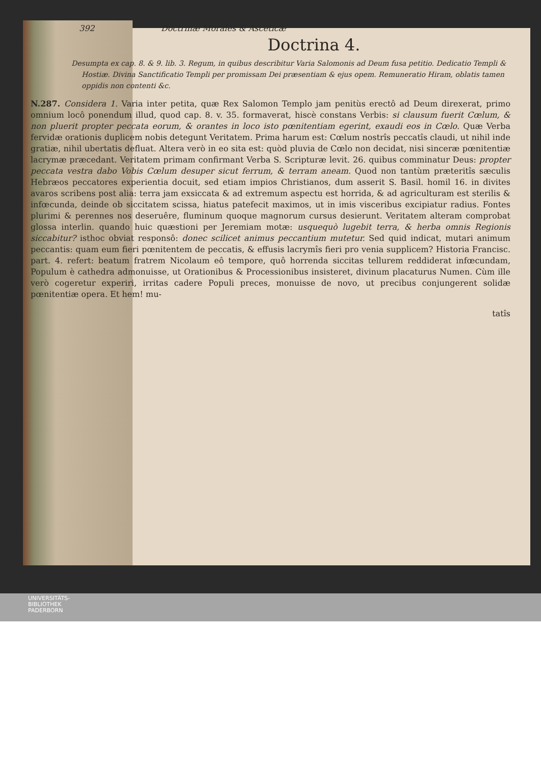392 Doctrinæ Morales & Asceticæ
Doctrina 4.
Desumpta ex cap. 8. & 9. lib. 3. Regum, in quibus describitur Varia Salomonis ad Deum fusa petitio. Dedicatio Templi & Hostiæ. Divina Sanctificatio Templi per promissam Dei præsentiam & ejus opem. Remuneratio Hiram, oblatis tamen oppidis non contenti &c.
N.287. Considera 1. Varia inter petita, quæ Rex Salomon Templo jam penitùs erectô ad Deum direxerat, primo omnium locô ponendum illud, quod cap. 8. v. 35. formaverat, hiscè constans Verbis: si clausum fuerit Cœlum, & non pluerit propter peccata eorum, & orantes in loco isto pœnitentiam egerint, exaudi eos in Cœlo. Quæ Verba fervidæ orationis duplicem nobis detegunt Veritatem. Prima harum est: Cœlum nostrîs peccatîs claudi, ut nihil inde gratiæ, nihil ubertatis defluat. Altera verò in eo sita est: quòd pluvia de Cœlo non decidat, nisi sinceræ pœnitentiæ lacrymæ præcedant. Veritatem primam confirmant Verba S. Scripturæ levit. 26. quibus comminatur Deus: propter peccata vestra dabo Vobis Cœlum desuper sicut ferrum, & terram aneam. Quod non tantùm præteritîs sæculis Hebræos peccatores experientia docuit, sed etiam impios Christianos, dum asserit S. Basil. homil 16. in divites avaros scribens post alia: terra jam exsiccata & ad extremum aspectu est horrida, & ad agriculturam est sterilis & infœcunda, deinde ob siccitatem scissa, hiatus patefecit maximos, ut in imis visceribus excipiatur radius. Fontes plurimi & perennes nos deseruêre, fluminum quoque magnorum cursus desierunt. Veritatem alteram comprobat glossa interlin. quando huic quæstioni per Jeremiam motæ: usquequò lugebit terra, & herba omnis Regionis siccabitur? isthoc obviat responsô: donec scilicet animus peccantium mutetur. Sed quid indicat, mutari animum peccantis: quam eum fieri pœnitentem de peccatis, & effusis lacrymîs fieri pro venia supplicem? Historia Francisc. part. 4. refert: beatum fratrem Nicolaum eô tempore, quô horrenda siccitas tellurem reddiderat infœcundam, Populum è cathedra admonuisse, ut Orationibus & Processionibus insisteret, divinum placaturus Numen. Cùm ille verò cogeretur experiri, irritas cadere Populi preces, monuisse de novo, ut precibus conjungerent solidæ pœnitentiæ opera. Et hem! mu-
tatîs
UNIVERSITÄTS-
BIBLIOTHEK
PADERBORN